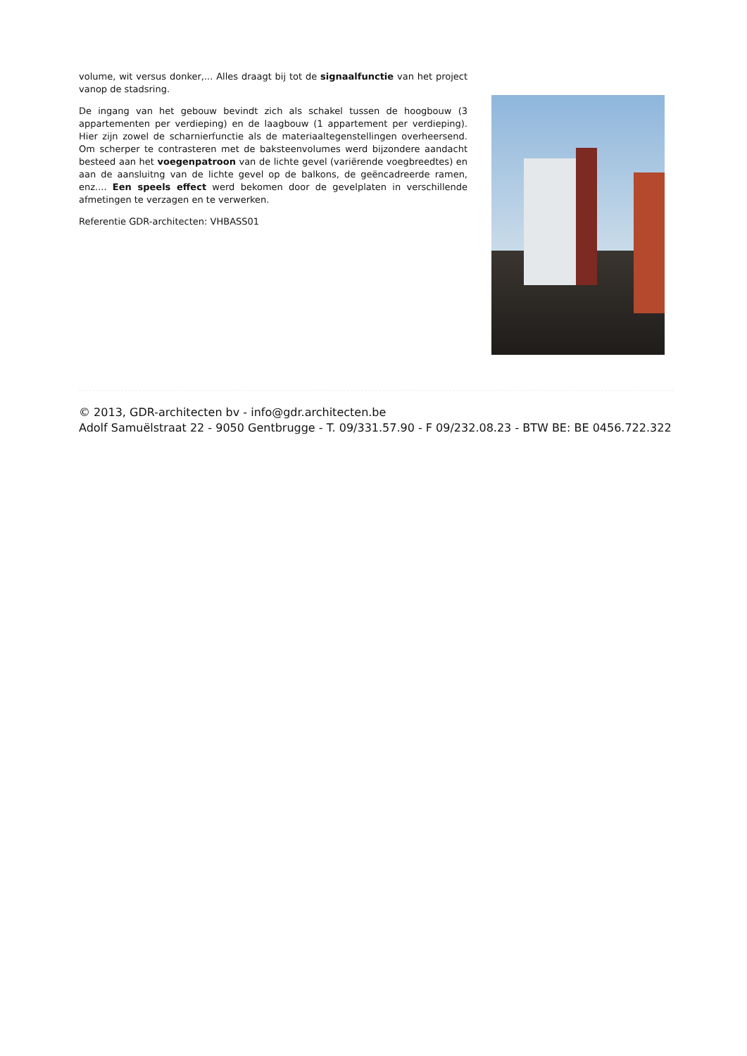volume, wit versus donker,... Alles draagt bij tot de signaalfunctie van het project vanop de stadsring.
De ingang van het gebouw bevindt zich als schakel tussen de hoogbouw (3 appartementen per verdieping) en de laagbouw (1 appartement per verdieping). Hier zijn zowel de scharnierfunctie als de materiaaltegenstellingen overheersend. Om scherper te contrasteren met de baksteenvolumes werd bijzondere aandacht besteed aan het voegenpatroon van de lichte gevel (variërende voegbreedtes) en aan de aansluitng van de lichte gevel op de balkons, de geëncadreerde ramen, enz.... Een speels effect werd bekomen door de gevelplaten in verschillende afmetingen te verzagen en te verwerken.
Referentie GDR-architecten: VHBASS01
© 2013, GDR-architecten bv - info@gdr.architecten.be
Adolf Samuëlstraat 22 - 9050 Gentbrugge - T. 09/331.57.90 - F 09/232.08.23 - BTW BE: BE 0456.722.322